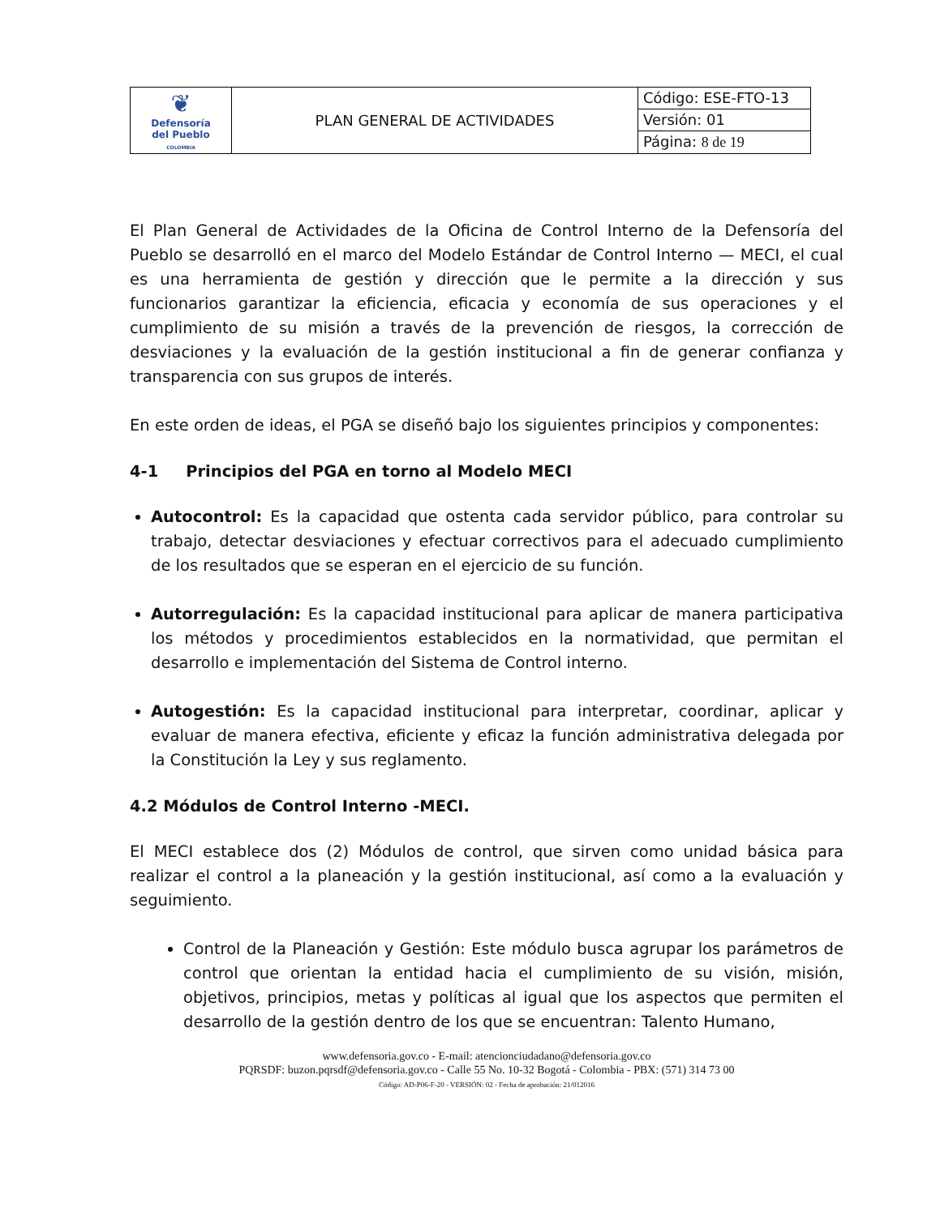| ❦ Defensoría del Pueblo COLOMBIA | PLAN GENERAL DE ACTIVIDADES | Código: ESE-FTO-13 |
| | | Versión: 01 |
| | | Página: 8 de 19 |
El Plan General de Actividades de la Oficina de Control Interno de la Defensoría del Pueblo se desarrolló en el marco del Modelo Estándar de Control Interno — MECI, el cual es una herramienta de gestión y dirección que le permite a la dirección y sus funcionarios garantizar la eficiencia, eficacia y economía de sus operaciones y el cumplimiento de su misión a través de la prevención de riesgos, la corrección de desviaciones y la evaluación de la gestión institucional a fin de generar confianza y transparencia con sus grupos de interés.
En este orden de ideas, el PGA se diseñó bajo los siguientes principios y componentes:
4-1 Principios del PGA en torno al Modelo MECI
Autocontrol: Es la capacidad que ostenta cada servidor público, para controlar su trabajo, detectar desviaciones y efectuar correctivos para el adecuado cumplimiento de los resultados que se esperan en el ejercicio de su función.
Autorregulación: Es la capacidad institucional para aplicar de manera participativa los métodos y procedimientos establecidos en la normatividad, que permitan el desarrollo e implementación del Sistema de Control interno.
Autogestión: Es la capacidad institucional para interpretar, coordinar, aplicar y evaluar de manera efectiva, eficiente y eficaz la función administrativa delegada por la Constitución la Ley y sus reglamento.
4.2 Módulos de Control Interno -MECI.
El MECI establece dos (2) Módulos de control, que sirven como unidad básica para realizar el control a la planeación y la gestión institucional, así como a la evaluación y seguimiento.
Control de la Planeación y Gestión: Este módulo busca agrupar los parámetros de control que orientan la entidad hacia el cumplimiento de su visión, misión, objetivos, principios, metas y políticas al igual que los aspectos que permiten el desarrollo de la gestión dentro de los que se encuentran: Talento Humano,
www.defensoria.gov.co - E-mail: atencionciudadano@defensoria.gov.co
PQRSDF: buzon.pqrsdf@defensoria.gov.co - Calle 55 No. 10-32 Bogotá - Colombia - PBX: (571) 314 73 00
Código: AD-P06-F-20 - VERSIÓN: 02 - Fecha de aprobación: 21/012016